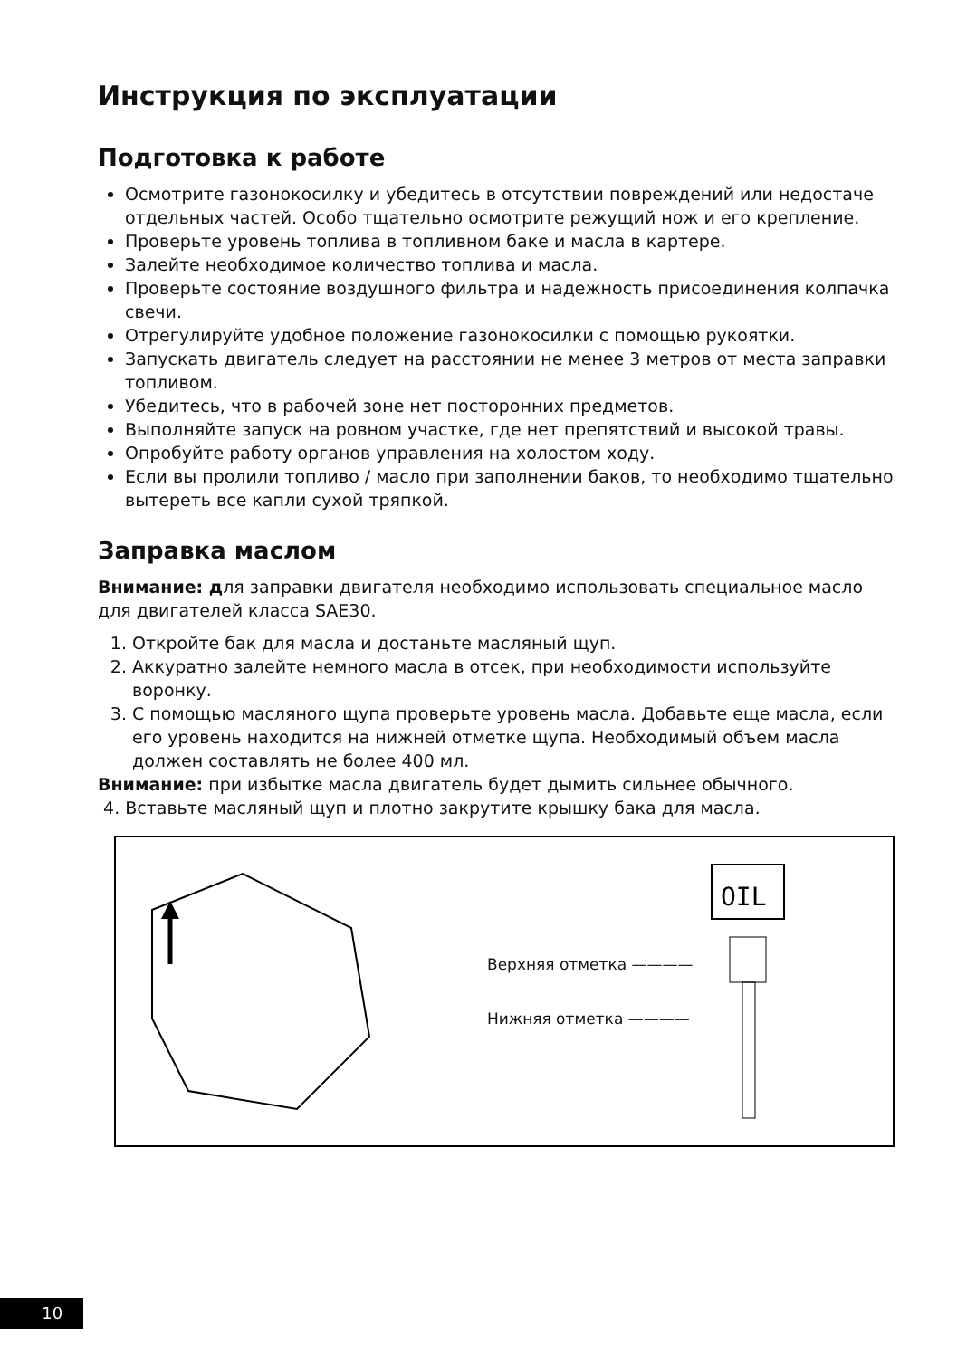Инструкция по эксплуатации
Подготовка к работе
Осмотрите газонокосилку и убедитесь в отсутствии повреждений или недостаче отдельных частей. Особо тщательно осмотрите режущий нож и его крепление.
Проверьте уровень топлива в топливном баке и масла в картере.
Залейте необходимое количество топлива и масла.
Проверьте состояние воздушного фильтра и надежность присоединения колпачка свечи.
Отрегулируйте удобное положение газонокосилки с помощью рукоятки.
Запускать двигатель следует на расстоянии не менее 3 метров от места заправки топливом.
Убедитесь, что в рабочей зоне нет посторонних предметов.
Выполняйте запуск на ровном участке, где нет препятствий и высокой травы.
Опробуйте работу органов управления на холостом ходу.
Если вы пролили топливо / масло при заполнении баков, то необходимо тщательно вытереть все капли сухой тряпкой.
Заправка маслом
Внимание: для заправки двигателя необходимо использовать специальное масло для двигателей класса SAE30.
1. Откройте бак для масла и достаньте масляный щуп.
2. Аккуратно залейте немного масла в отсек, при необходимости используйте воронку.
3. С помощью масляного щупа проверьте уровень масла. Добавьте еще масла, если его уровень находится на нижней отметке щупа. Необходимый объем масла должен составлять не более 400 мл.
Внимание: при избытке масла двигатель будет дымить сильнее обычного.
4. Вставьте масляный щуп и плотно закрутите крышку бака для масла.
Верхняя отметка ————
Нижняя отметка ————
OIL
10